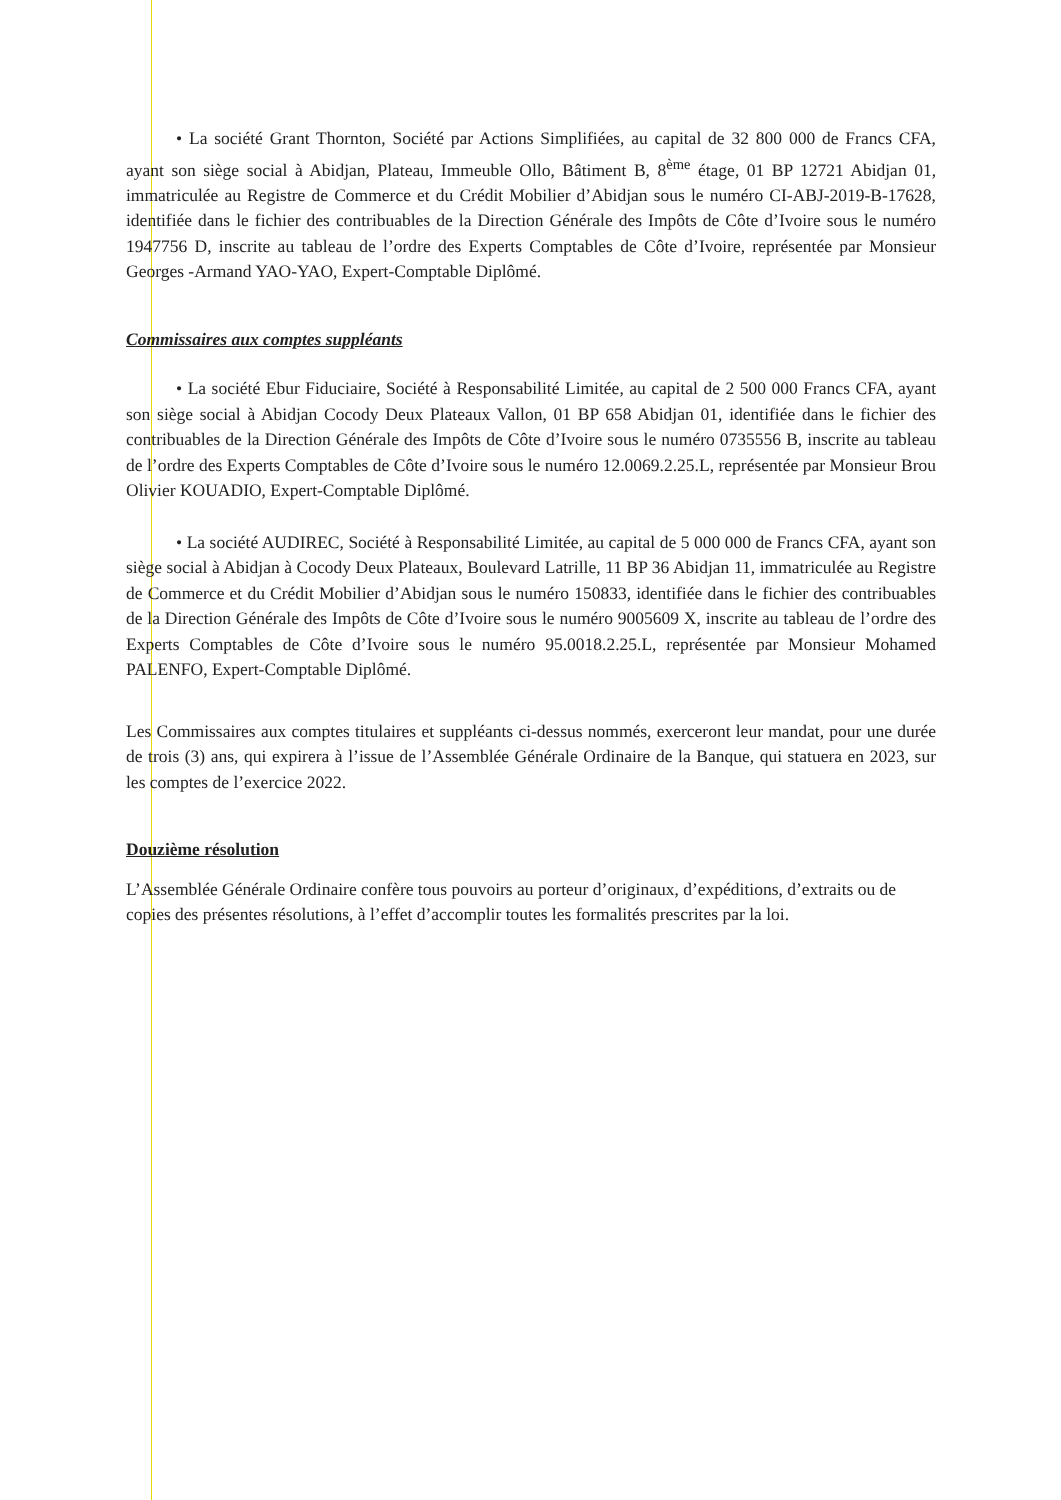• La société Grant Thornton, Société par Actions Simplifiées, au capital de 32 800 000 de Francs CFA, ayant son siège social à Abidjan, Plateau, Immeuble Ollo, Bâtiment B, 8<sup>ème</sup> étage, 01 BP 12721 Abidjan 01, immatriculée au Registre de Commerce et du Crédit Mobilier d’Abidjan sous le numéro CI-ABJ-2019-B-17628, identifiée dans le fichier des contribuables de la Direction Générale des Impôts de Côte d’Ivoire sous le numéro 1947756 D, inscrite au tableau de l’ordre des Experts Comptables de Côte d’Ivoire, représentée par Monsieur Georges -Armand YAO-YAO, Expert-Comptable Diplômé.
Commissaires aux comptes suppléants
• La société Ebur Fiduciaire, Société à Responsabilité Limitée, au capital de 2 500 000 Francs CFA, ayant son siège social à Abidjan Cocody Deux Plateaux Vallon, 01 BP 658 Abidjan 01, identifiée dans le fichier des contribuables de la Direction Générale des Impôts de Côte d’Ivoire sous le numéro 0735556 B, inscrite au tableau de l’ordre des Experts Comptables de Côte d’Ivoire sous le numéro 12.0069.2.25.L, représentée par Monsieur Brou Olivier KOUADIO, Expert-Comptable Diplômé.
• La société AUDIREC, Société à Responsabilité Limitée, au capital de 5 000 000 de Francs CFA, ayant son siège social à Abidjan à Cocody Deux Plateaux, Boulevard Latrille, 11 BP 36 Abidjan 11, immatriculée au Registre de Commerce et du Crédit Mobilier d’Abidjan sous le numéro 150833, identifiée dans le fichier des contribuables de la Direction Générale des Impôts de Côte d’Ivoire sous le numéro 9005609 X, inscrite au tableau de l’ordre des Experts Comptables de Côte d’Ivoire sous le numéro 95.0018.2.25.L, représentée par Monsieur Mohamed PALENFO, Expert-Comptable Diplômé.
Les Commissaires aux comptes titulaires et suppléants ci-dessus nommés, exerceront leur mandat, pour une durée de trois (3) ans, qui expirera à l’issue de l’Assemblée Générale Ordinaire de la Banque, qui statuera en 2023, sur les comptes de l’exercice 2022.
Douzième résolution
L’Assemblée Générale Ordinaire confère tous pouvoirs au porteur d’originaux, d’expéditions, d’extraits ou de copies des présentes résolutions, à l’effet d’accomplir toutes les formalités prescrites par la loi.